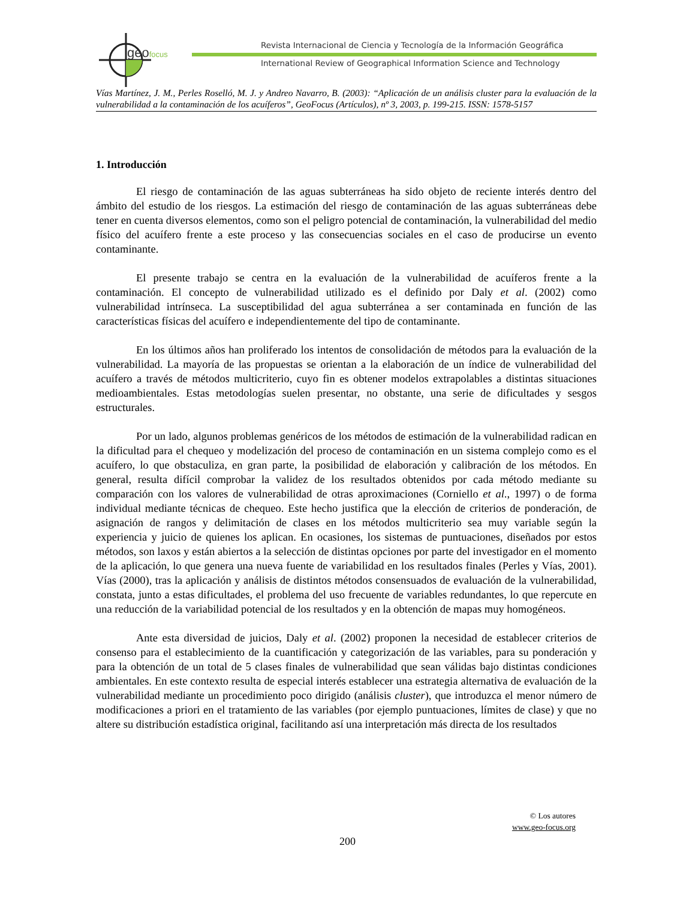geofocus
Revista Internacional de Ciencia y Tecnología de la Información Geográfica
International Review of Geographical Information Science and Technology
Vías Martínez, J. M., Perles Roselló, M. J. y Andreo Navarro, B. (2003): “Aplicación de un análisis cluster para la evaluación de la vulnerabilidad a la contaminación de los acuíferos”, GeoFocus (Artículos), nº 3, 2003, p. 199-215. ISSN: 1578-5157
1. Introducción
El riesgo de contaminación de las aguas subterráneas ha sido objeto de reciente interés dentro del ámbito del estudio de los riesgos. La estimación del riesgo de contaminación de las aguas subterráneas debe tener en cuenta diversos elementos, como son el peligro potencial de contaminación, la vulnerabilidad del medio físico del acuífero frente a este proceso y las consecuencias sociales en el caso de producirse un evento contaminante.
El presente trabajo se centra en la evaluación de la vulnerabilidad de acuíferos frente a la contaminación. El concepto de vulnerabilidad utilizado es el definido por Daly et al. (2002) como vulnerabilidad intrínseca. La susceptibilidad del agua subterránea a ser contaminada en función de las características físicas del acuífero e independientemente del tipo de contaminante.
En los últimos años han proliferado los intentos de consolidación de métodos para la evaluación de la vulnerabilidad. La mayoría de las propuestas se orientan a la elaboración de un índice de vulnerabilidad del acuífero a través de métodos multicriterio, cuyo fin es obtener modelos extrapolables a distintas situaciones medioambientales. Estas metodologías suelen presentar, no obstante, una serie de dificultades y sesgos estructurales.
Por un lado, algunos problemas genéricos de los métodos de estimación de la vulnerabilidad radican en la dificultad para el chequeo y modelización del proceso de contaminación en un sistema complejo como es el acuífero, lo que obstaculiza, en gran parte, la posibilidad de elaboración y calibración de los métodos. En general, resulta difícil comprobar la validez de los resultados obtenidos por cada método mediante su comparación con los valores de vulnerabilidad de otras aproximaciones (Corniello et al., 1997) o de forma individual mediante técnicas de chequeo. Este hecho justifica que la elección de criterios de ponderación, de asignación de rangos y delimitación de clases en los métodos multicriterio sea muy variable según la experiencia y juicio de quienes los aplican. En ocasiones, los sistemas de puntuaciones, diseñados por estos métodos, son laxos y están abiertos a la selección de distintas opciones por parte del investigador en el momento de la aplicación, lo que genera una nueva fuente de variabilidad en los resultados finales (Perles y Vías, 2001). Vías (2000), tras la aplicación y análisis de distintos métodos consensuados de evaluación de la vulnerabilidad, constata, junto a estas dificultades, el problema del uso frecuente de variables redundantes, lo que repercute en una reducción de la variabilidad potencial de los resultados y en la obtención de mapas muy homogéneos.
Ante esta diversidad de juicios, Daly et al. (2002) proponen la necesidad de establecer criterios de consenso para el establecimiento de la cuantificación y categorización de las variables, para su ponderación y para la obtención de un total de 5 clases finales de vulnerabilidad que sean válidas bajo distintas condiciones ambientales. En este contexto resulta de especial interés establecer una estrategia alternativa de evaluación de la vulnerabilidad mediante un procedimiento poco dirigido (análisis cluster), que introduzca el menor número de modificaciones a priori en el tratamiento de las variables (por ejemplo puntuaciones, límites de clase) y que no altere su distribución estadística original, facilitando así una interpretación más directa de los resultados
© Los autores
www.geo-focus.org
200